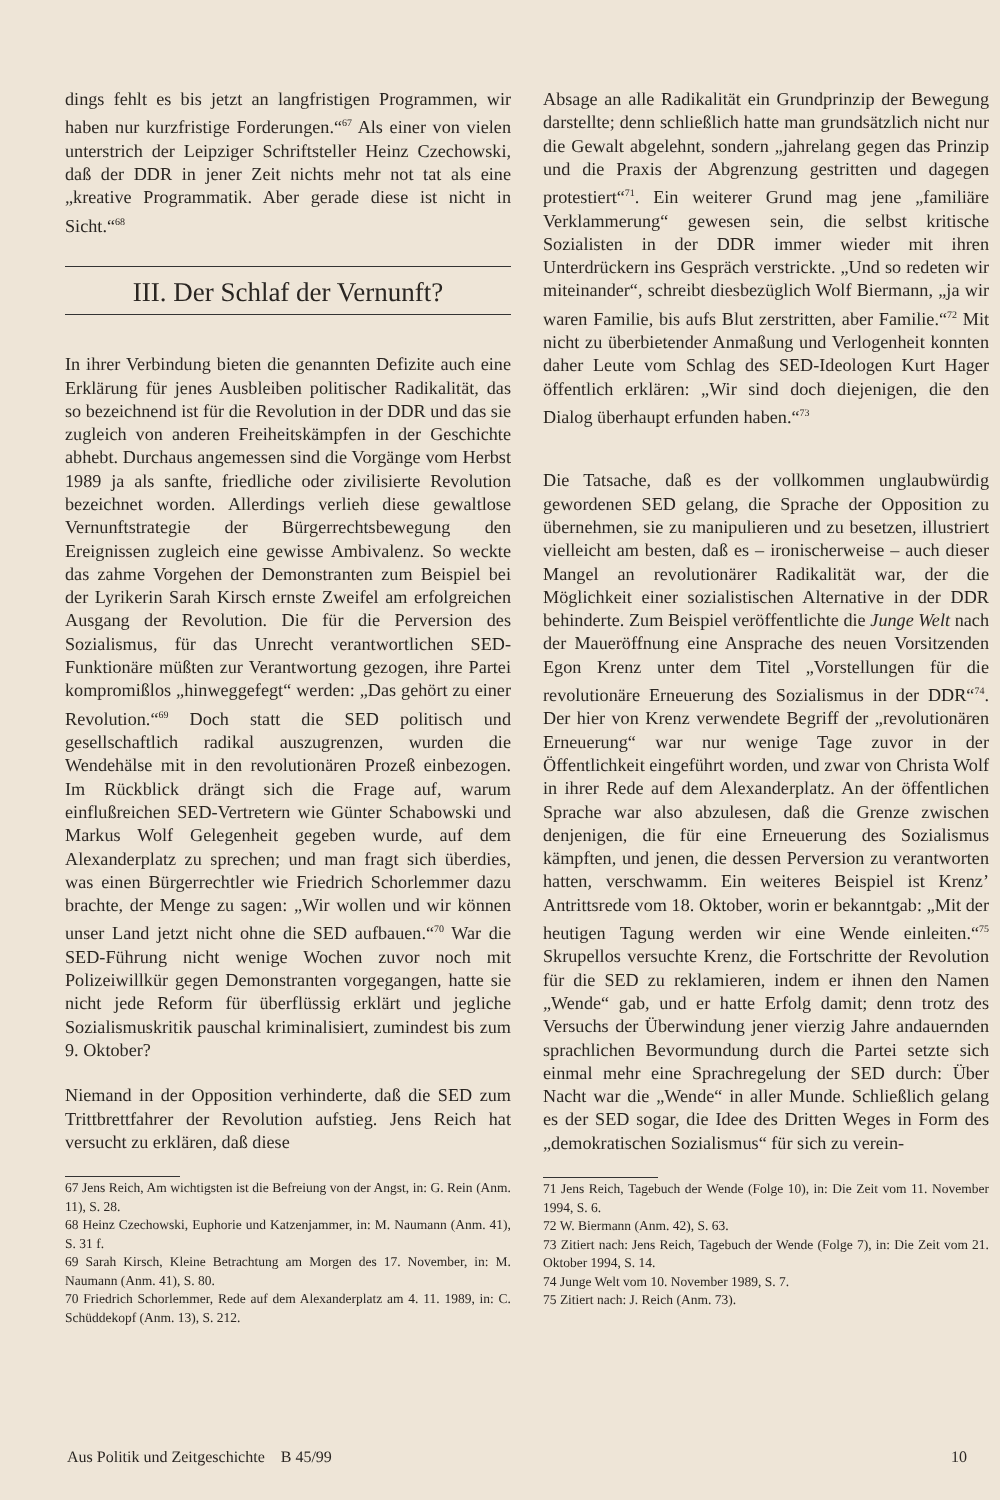dings fehlt es bis jetzt an langfristigen Programmen, wir haben nur kurzfristige Forderungen.“<sup>67</sup> Als einer von vielen unterstrich der Leipziger Schriftsteller Heinz Czechowski, daß der DDR in jener Zeit nichts mehr not tat als eine „kreative Programmatik. Aber gerade diese ist nicht in Sicht.“<sup>68</sup>
III. Der Schlaf der Vernunft?
In ihrer Verbindung bieten die genannten Defizite auch eine Erklärung für jenes Ausbleiben politischer Radikalität, das so bezeichnend ist für die Revolution in der DDR und das sie zugleich von anderen Freiheitskämpfen in der Geschichte abhebt. Durchaus angemessen sind die Vorgänge vom Herbst 1989 ja als sanfte, friedliche oder zivilisierte Revolution bezeichnet worden. Allerdings verlieh diese gewaltlose Vernunftstrategie der Bürgerrechtsbewegung den Ereignissen zugleich eine gewisse Ambivalenz. So weckte das zahme Vorgehen der Demonstranten zum Beispiel bei der Lyrikerin Sarah Kirsch ernste Zweifel am erfolgreichen Ausgang der Revolution. Die für die Perversion des Sozialismus, für das Unrecht verantwortlichen SED-Funktionäre müßten zur Verantwortung gezogen, ihre Partei kompromißlos „hinweggefegt“ werden: „Das gehört zu einer Revolution.“<sup>69</sup> Doch statt die SED politisch und gesellschaftlich radikal auszugrenzen, wurden die Wendehälse mit in den revolutionären Prozeß einbezogen. Im Rückblick drängt sich die Frage auf, warum einflußreichen SED-Vertretern wie Günter Schabowski und Markus Wolf Gelegenheit gegeben wurde, auf dem Alexanderplatz zu sprechen; und man fragt sich überdies, was einen Bürgerrechtler wie Friedrich Schorlemmer dazu brachte, der Menge zu sagen: „Wir wollen und wir können unser Land jetzt nicht ohne die SED aufbauen.“<sup>70</sup> War die SED-Führung nicht wenige Wochen zuvor noch mit Polizeiwillkür gegen Demonstranten vorgegangen, hatte sie nicht jede Reform für überflüssig erklärt und jegliche Sozialismuskritik pauschal kriminalisiert, zumindest bis zum 9. Oktober?
Niemand in der Opposition verhinderte, daß die SED zum Trittbrettfahrer der Revolution aufstieg. Jens Reich hat versucht zu erklären, daß diese
67 Jens Reich, Am wichtigsten ist die Befreiung von der Angst, in: G. Rein (Anm. 11), S. 28.
68 Heinz Czechowski, Euphorie und Katzenjammer, in: M. Naumann (Anm. 41), S. 31 f.
69 Sarah Kirsch, Kleine Betrachtung am Morgen des 17. November, in: M. Naumann (Anm. 41), S. 80.
70 Friedrich Schorlemmer, Rede auf dem Alexanderplatz am 4. 11. 1989, in: C. Schüddekopf (Anm. 13), S. 212.
Absage an alle Radikalität ein Grundprinzip der Bewegung darstellte; denn schließlich hatte man grundsätzlich nicht nur die Gewalt abgelehnt, sondern „jahrelang gegen das Prinzip und die Praxis der Abgrenzung gestritten und dagegen protestiert“<sup>71</sup>. Ein weiterer Grund mag jene „familiäre Verklammerung“ gewesen sein, die selbst kritische Sozialisten in der DDR immer wieder mit ihren Unterdrückern ins Gespräch verstrickte. „Und so redeten wir miteinander“, schreibt diesbezüglich Wolf Biermann, „ja wir waren Familie, bis aufs Blut zerstritten, aber Familie.“<sup>72</sup> Mit nicht zu überbietender Anmaßung und Verlogenheit konnten daher Leute vom Schlag des SED-Ideologen Kurt Hager öffentlich erklären: „Wir sind doch diejenigen, die den Dialog überhaupt erfunden haben.“<sup>73</sup>
Die Tatsache, daß es der vollkommen unglaubwürdig gewordenen SED gelang, die Sprache der Opposition zu übernehmen, sie zu manipulieren und zu besetzen, illustriert vielleicht am besten, daß es – ironischerweise – auch dieser Mangel an revolutionärer Radikalität war, der die Möglichkeit einer sozialistischen Alternative in der DDR behinderte. Zum Beispiel veröffentlichte die Junge Welt nach der Maueröffnung eine Ansprache des neuen Vorsitzenden Egon Krenz unter dem Titel „Vorstellungen für die revolutionäre Erneuerung des Sozialismus in der DDR“<sup>74</sup>. Der hier von Krenz verwendete Begriff der „revolutionären Erneuerung“ war nur wenige Tage zuvor in der Öffentlichkeit eingeführt worden, und zwar von Christa Wolf in ihrer Rede auf dem Alexanderplatz. An der öffentlichen Sprache war also abzulesen, daß die Grenze zwischen denjenigen, die für eine Erneuerung des Sozialismus kämpften, und jenen, die dessen Perversion zu verantworten hatten, verschwamm. Ein weiteres Beispiel ist Krenz’ Antrittsrede vom 18. Oktober, worin er bekanntgab: „Mit der heutigen Tagung werden wir eine Wende einleiten.“<sup>75</sup> Skrupellos versuchte Krenz, die Fortschritte der Revolution für die SED zu reklamieren, indem er ihnen den Namen „Wende“ gab, und er hatte Erfolg damit; denn trotz des Versuchs der Überwindung jener vierzig Jahre andauernden sprachlichen Bevormundung durch die Partei setzte sich einmal mehr eine Sprachregelung der SED durch: Über Nacht war die „Wende“ in aller Munde. Schließlich gelang es der SED sogar, die Idee des Dritten Weges in Form des „demokratischen Sozialismus“ für sich zu verein-
71 Jens Reich, Tagebuch der Wende (Folge 10), in: Die Zeit vom 11. November 1994, S. 6.
72 W. Biermann (Anm. 42), S. 63.
73 Zitiert nach: Jens Reich, Tagebuch der Wende (Folge 7), in: Die Zeit vom 21. Oktober 1994, S. 14.
74 Junge Welt vom 10. November 1989, S. 7.
75 Zitiert nach: J. Reich (Anm. 73).
Aus Politik und Zeitgeschichte B 45/99 10